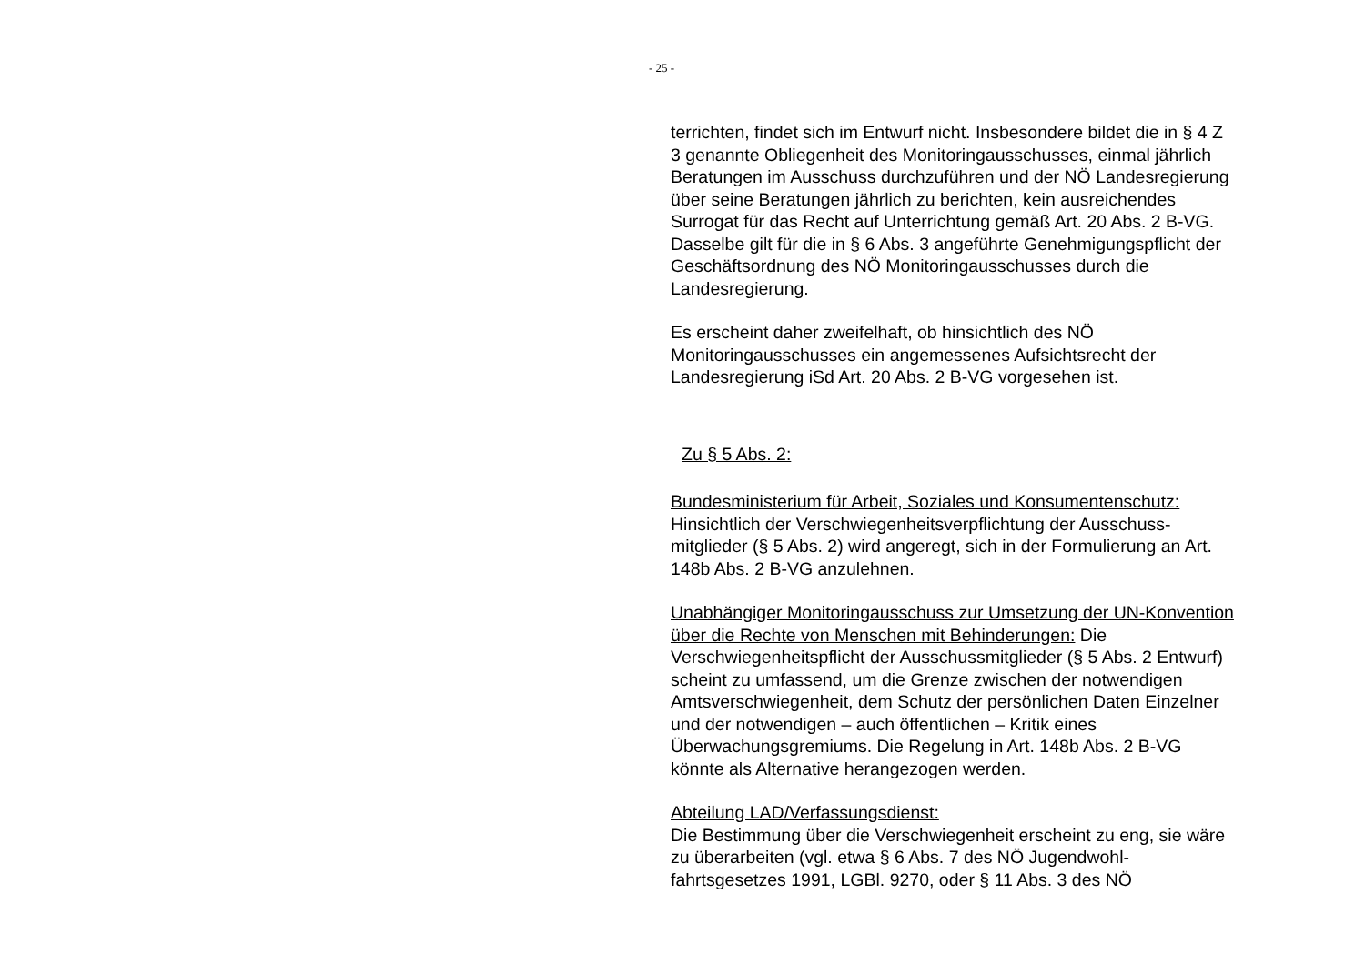- 25 -
terrichten, findet sich im Entwurf nicht. Insbesondere bildet die in § 4 Z 3 genannte Obliegenheit des Monitoringausschusses, ein­mal jährlich Beratungen im Ausschuss durchzuführen und der NÖ Landesregierung über seine Beratungen jährlich zu berichten, kein ausreichendes Surrogat für das Recht auf Unterrichtung ge­mäß Art. 20 Abs. 2 B-VG. Dasselbe gilt für die in § 6 Abs. 3 ange­führte Genehmigungspflicht der Geschäftsordnung des NÖ Monitoringausschusses durch die Landesregierung.
Es erscheint daher zweifelhaft, ob hinsichtlich des NÖ Monitoringausschusses ein angemessenes Aufsichtsrecht der Landesregierung iSd Art. 20 Abs. 2 B-VG vorgesehen ist.
Zu § 5 Abs. 2:
Bundesministerium für Arbeit, Soziales und Konsumentenschutz:
Hinsichtlich der Verschwiegenheitsverpflichtung der Ausschuss­mitglieder (§ 5 Abs. 2) wird angeregt, sich in der Formulierung an Art. 148b Abs. 2 B-VG anzulehnen.
Unabhängiger Monitoringausschuss zur Umsetzung der UN-Konvention über die Rechte von Menschen mit Behinderungen: Die Verschwiegenheitspflicht der Ausschussmitglieder (§ 5 Abs. 2 Entwurf) scheint zu umfassend, um die Grenze zwischen der not­wendigen Amtsverschwiegenheit, dem Schutz der persönlichen Daten Einzelner und der notwendigen – auch öffentlichen – Kritik eines Überwachungsgremiums. Die Regelung in Art. 148b Abs. 2 B-VG könnte als Alternative herangezogen werden.
Abteilung LAD/Verfassungsdienst:
Die Bestimmung über die Verschwiegenheit erscheint zu eng, sie wäre zu überarbeiten (vgl. etwa § 6 Abs. 7 des NÖ Jugendwohl­fahrtsgesetzes 1991, LGBl. 9270, oder § 11 Abs. 3 des NÖ